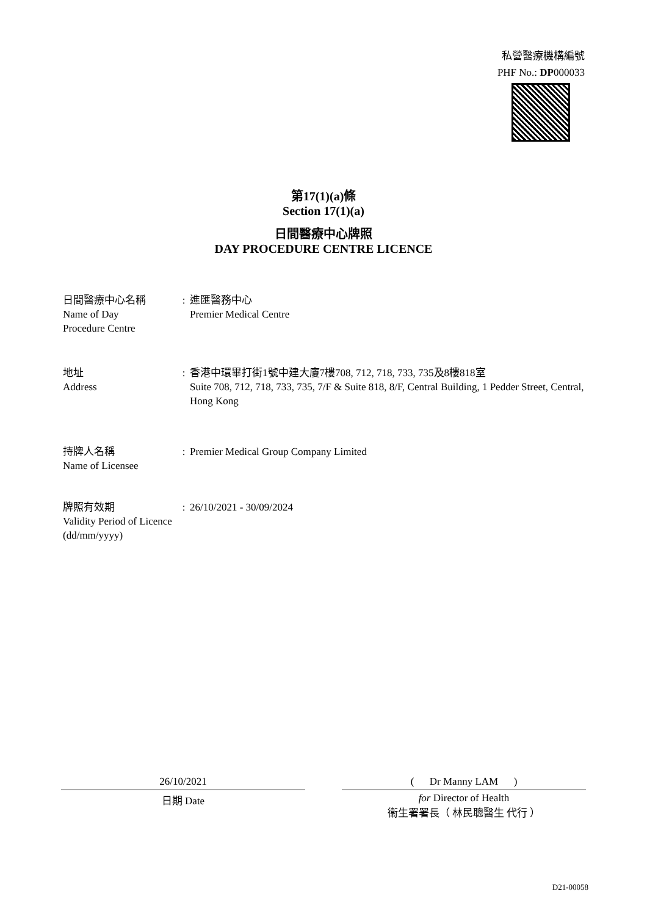私營醫療機構編號
PHF No.: DP000033
第17(1)(a)條
Section 17(1)(a)
日間醫療中心牌照
DAY PROCEDURE CENTRE LICENCE
日間醫療中心名稱
Name of Day
Procedure Centre
: 進匯醫務中心
Premier Medical Centre
地址
Address
: 香港中環畢打街1號中建大廈7樓708, 712, 718, 733, 735及8樓818室
Suite 708, 712, 718, 733, 735, 7/F & Suite 818, 8/F, Central Building, 1 Pedder Street, Central, Hong Kong
持牌人名稱
Name of Licensee
: Premier Medical Group Company Limited
牌照有效期
Validity Period of Licence
(dd/mm/yyyy)
: 26/10/2021 - 30/09/2024
26/10/2021
日期 Date
( Dr Manny LAM )
for Director of Health
衞生署署長（ 林民聰醫生 代行 ）
D21-00058